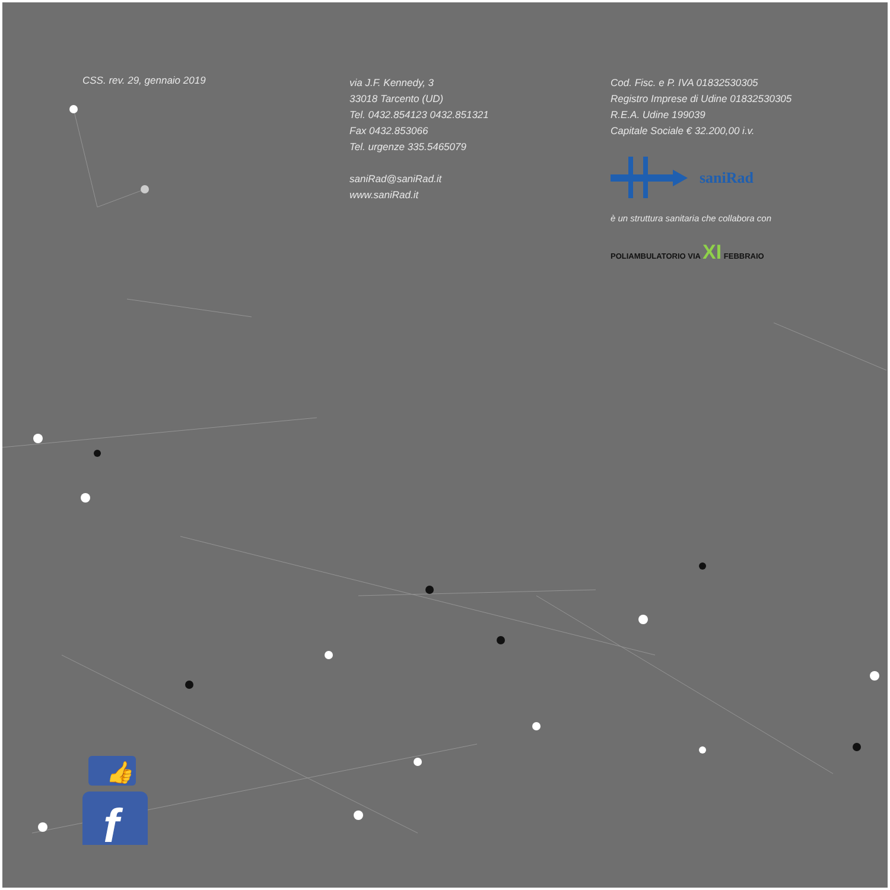CSS. rev. 29, gennaio 2019
via J.F. Kennedy, 3
33018 Tarcento (UD)
Tel. 0432.854123 0432.851321
Fax 0432.853066
Tel. urgenze 335.5465079
saniRad@saniRad.it
www.saniRad.it
Cod. Fisc. e P. IVA 01832530305
Registro Imprese di Udine 01832530305
R.E.A. Udine 199039
Capitale Sociale € 32.200,00 i.v.
saniRad
è un struttura sanitaria che collabora con
POLIAMBULATORIO VIA XI FEBBRAIO
👍
f